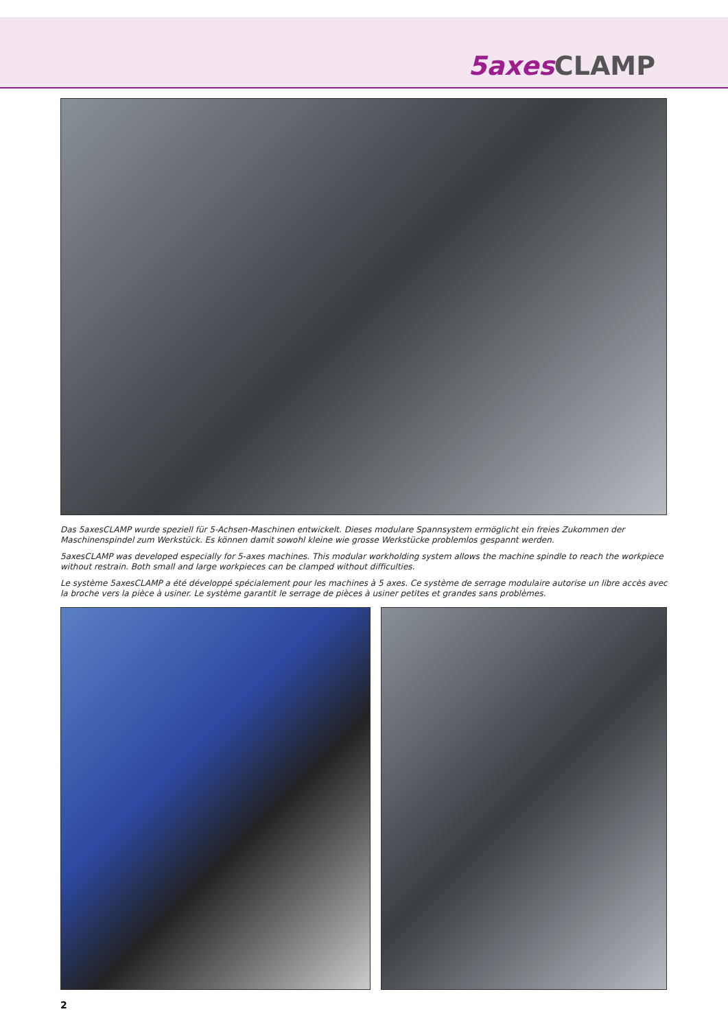5axes CLAMP
Das 5axesCLAMP wurde speziell für 5-Achsen-Maschinen entwickelt. Dieses modulare Spannsystem ermöglicht ein freies Zukommen der Maschinenspindel zum Werkstück. Es können damit sowohl kleine wie grosse Werkstücke problemlos gespannt werden.
5axesCLAMP was developed especially for 5-axes machines. This modular workholding system allows the machine spindle to reach the workpiece without restrain. Both small and large workpieces can be clamped without difficulties.
Le système 5axesCLAMP a été développé spécialement pour les machines à 5 axes. Ce système de serrage modulaire autorise un libre accès avec la broche vers la pièce à usiner. Le système garantit le serrage de pièces à usiner petites et grandes sans problèmes.
2